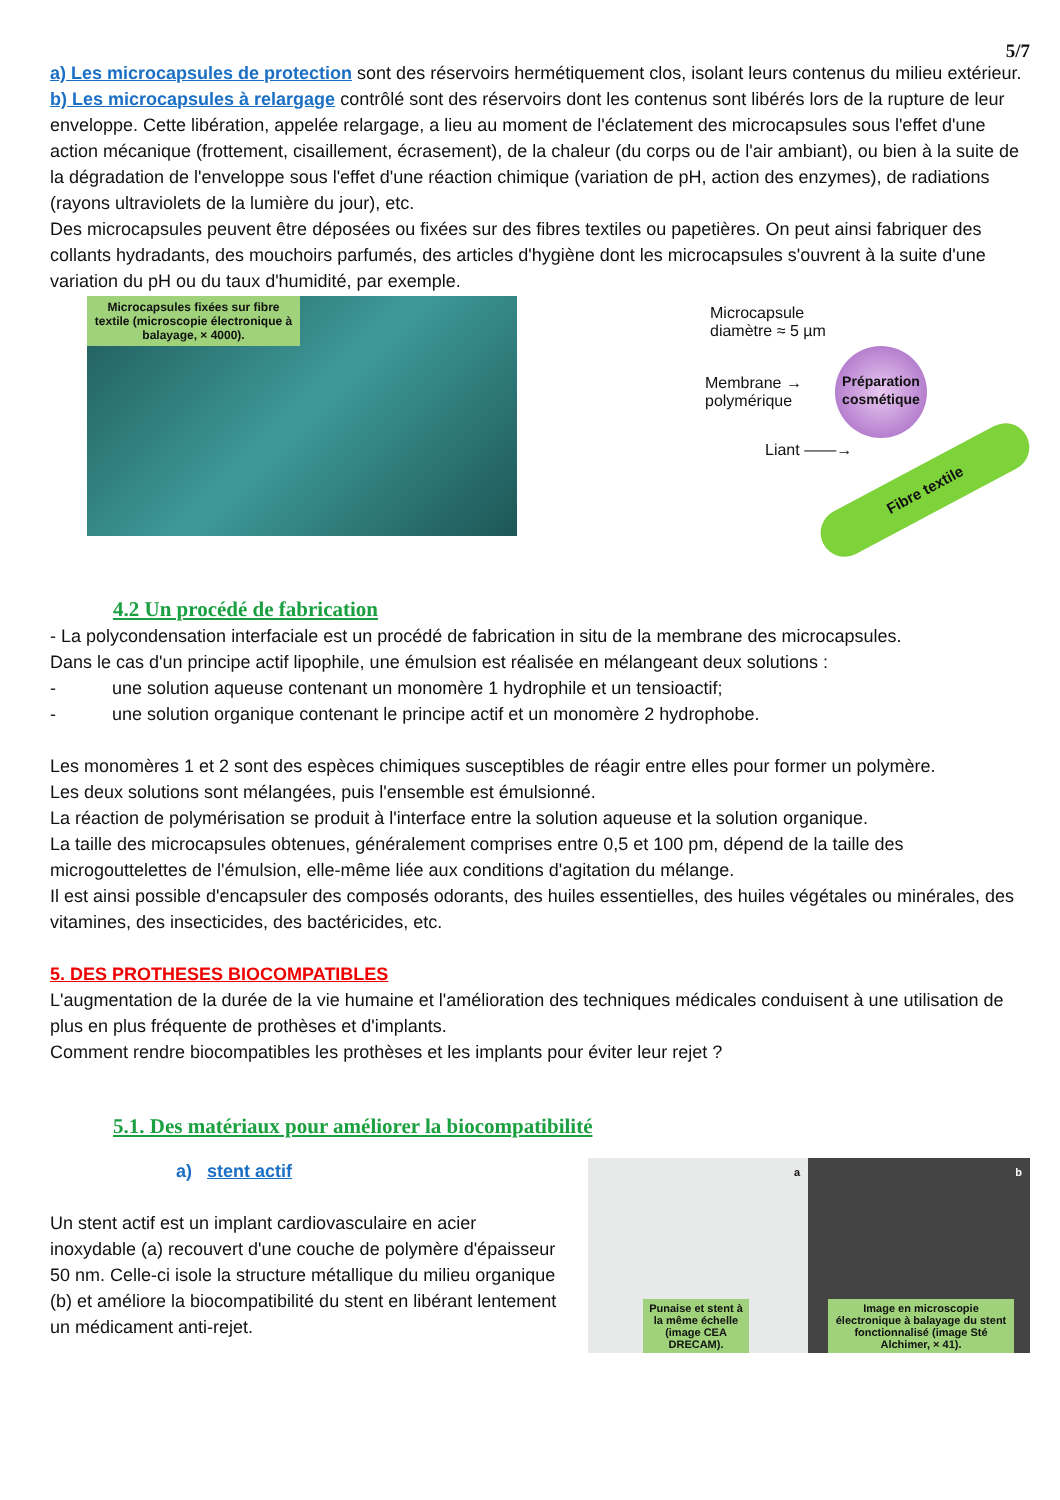5/7
a) Les microcapsules de protection sont des réservoirs hermétiquement clos, isolant leurs contenus du milieu extérieur.
b) Les microcapsules à relargage contrôlé sont des réservoirs dont les contenus sont libérés lors de la rupture de leur enveloppe. Cette libération, appelée relargage, a lieu au moment de l'éclatement des microcapsules sous l'effet d'une action mécanique (frottement, cisaillement, écrasement), de la chaleur (du corps ou de l'air ambiant), ou bien à la suite de la dégradation de l'enveloppe sous l'effet d'une réaction chimique (variation de pH, action des enzymes), de radiations (rayons ultraviolets de la lumière du jour), etc.
Des microcapsules peuvent être déposées ou fixées sur des fibres textiles ou papetières. On peut ainsi fabriquer des collants hydradants, des mouchoirs parfumés, des articles d'hygiène dont les microcapsules s'ouvrent à la suite d'une variation du pH ou du taux d'humidité, par exemple.
Microcapsules fixées sur fibre textile (microscopie électronique à balayage, × 4000).
Microcapsule
diamètre ≈ 5 µm
Membrane →
polymérique
Liant ——→
Préparation cosmétique
Fibre textile
4.2 Un procédé de fabrication
- La polycondensation interfaciale est un procédé de fabrication in situ de la membrane des microcapsules.
Dans le cas d'un principe actif lipophile, une émulsion est réalisée en mélangeant deux solutions :
- une solution aqueuse contenant un monomère 1 hydrophile et un tensioactif;
- une solution organique contenant le principe actif et un monomère 2 hydrophobe.
Les monomères 1 et 2 sont des espèces chimiques susceptibles de réagir entre elles pour former un polymère.
Les deux solutions sont mélangées, puis l'ensemble est émulsionné.
La réaction de polymérisation se produit à l'interface entre la solution aqueuse et la solution organique.
La taille des microcapsules obtenues, généralement comprises entre 0,5 et 100 pm, dépend de la taille des microgouttelettes de l'émulsion, elle-même liée aux conditions d'agitation du mélange.
Il est ainsi possible d'encapsuler des composés odorants, des huiles essentielles, des huiles végétales ou minérales, des vitamines, des insecticides, des bactéricides, etc.
5. DES PROTHESES BIOCOMPATIBLES
L'augmentation de la durée de la vie humaine et l'amélioration des techniques médicales conduisent à une utilisation de plus en plus fréquente de prothèses et d'implants.
Comment rendre biocompatibles les prothèses et les implants pour éviter leur rejet ?
5.1. Des matériaux pour améliorer la biocompatibilité
a) stent actif
Un stent actif est un implant cardiovasculaire en acier inoxydable (a) recouvert d'une couche de polymère d'épaisseur 50 nm. Celle-ci isole la structure métallique du milieu organique (b) et améliore la biocompatibilité du stent en libérant lentement un médicament anti-rejet.
a
Punaise et stent à la même échelle (image CEA DRECAM).
b
Image en microscopie électronique à balayage du stent fonctionnalisé (image Sté Alchimer, × 41).